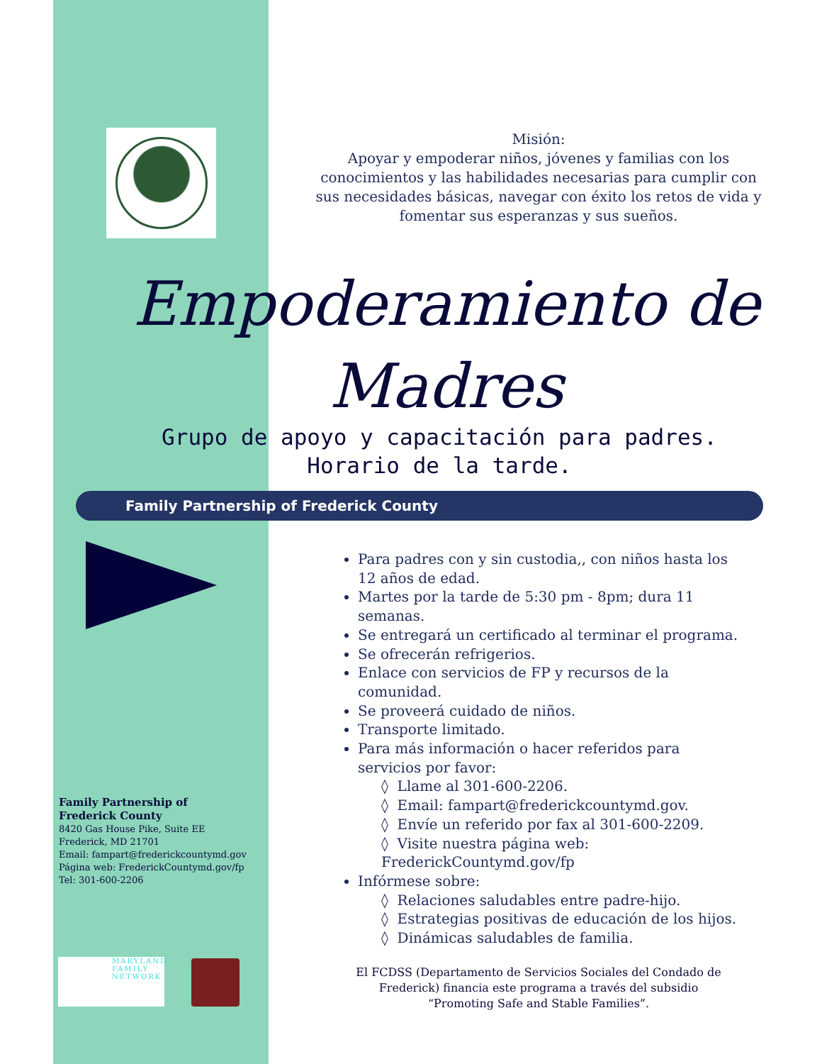Misión:
Apoyar y empoderar niños, jóvenes y familias con los conocimientos y las habilidades necesarias para cumplir con sus necesidades básicas, navegar con éxito los retos de vida y fomentar sus esperanzas y sus sueños.
Empoderamiento de
Madres
Grupo de apoyo y capacitación para padres.
Horario de la tarde.
Family Partnership of Frederick County
Para padres con y sin custodia,, con niños hasta los 12 años de edad.
Martes por la tarde de 5:30 pm - 8pm; dura 11 semanas.
Se entregará un certificado al terminar el programa.
Se ofrecerán refrigerios.
Enlace con servicios de FP y recursos de la comunidad.
Se proveerá cuidado de niños.
Transporte limitado.
Para más información o hacer referidos para servicios por favor:
◊ Llame al 301-600-2206.
◊ Email: fampart@frederickcountymd.gov.
◊ Envíe un referido por fax al 301-600-2209.
◊ Visite nuestra página web: FrederickCountymd.gov/fp
Infórmese sobre:
◊ Relaciones saludables entre padre-hijo.
◊ Estrategias positivas de educación de los hijos.
◊ Dinámicas saludables de familia.
Family Partnership of
Frederick County
8420 Gas House Pike, Suite EE
Frederick, MD 21701
Email: fampart@frederickcountymd.gov
Página web: FrederickCountymd.gov/fp
Tel: 301-600-2206
MARYLAND
FAMILY
NETWORK
El FCDSS (Departamento de Servicios Sociales del Condado de Frederick) financia este programa a través del subsidio “Promoting Safe and Stable Families”.